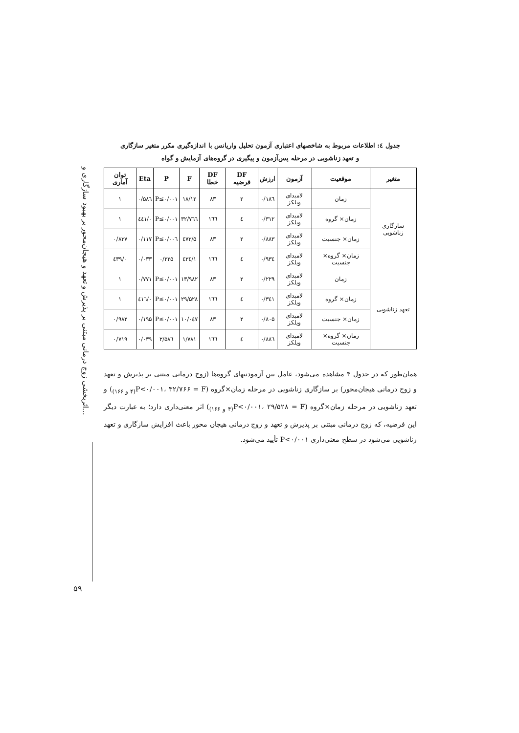اثربخشی زوج درمانی مبتنی بر پذیرش و تعهد و هیجان‌محور بر بهبود سازگاری و...
۵۹
جدول ٤: اطلاعات مربوط به شاخصهای اعتباری آزمون تحلیل واریانس با اندازه‌گیری مکرر متغیر سازگاری
و تعهد زناشویی در مرحله پس‌آزمون و پیگیری در گروه‌های آزمایش و گواه
| متغیر | موقعیت | آزمون | ارزش | DF فرضیه | DF خطا | F | P | Eta | توان آماری |
| --- | --- | --- | --- | --- | --- | --- | --- | --- | --- |
| سازگاری زناشویی | زمان | لامبدای ویلکز | ۰/۱۸٦ | ۲ | ۸۳ | ۱۸/۱۲ | P≤۰/۰۰۱ | ۰/۵۸٦ | ۱ |
| | زمان× گروه | لامبدای ویلکز | ۰/۳۱۲ | ٤ | ۱٦٦ | ۳۲/۷٦٦ | P≤۰/۰۰۱ | ۰/٤٤۱ | ۱ |
| | زمان× جنسیت | لامبدای ویلکز | ۰/۸۸۳ | ۲ | ۸۳ | ۵/٤۷۳ | P≤۰/۰۰٦ | ۰/۱۱۷ | ۰/۸۳۷ |
| | زمان× گروه× جنسیت | لامبدای ویلکز | ۰/۹۳٤ | ٤ | ۱٦٦ | ۱/٤۳٤ | ۰/۲۲۵ | ۰/۰۳۳ | ۰/٤۳۹ |
| تعهد زناشویی | زمان | لامبدای ویلکز | ۰/۲۲۹ | ۲ | ۸۳ | ۱۳/۹۸۲ | P≤۰/۰۰۱ | ۰/۷۷۱ | ۱ |
| | زمان× گروه | لامبدای ویلکز | ۰/۳٤۱ | ٤ | ۱٦٦ | ۲۹/۵۲۸ | P≤۰/۰۰۱ | ۰/٤۱٦ | ۱ |
| | زمان× جنسیت | لامبدای ویلکز | ۰/۸۰۵ | ۲ | ۸۳ | ۱۰/۰٤۷ | P≤۰/۰۰۱ | ۰/۱۹۵ | ۰/۹۸۲ |
| | زمان× گروه× جنسیت | لامبدای ویلکز | ۰/۸۸٦ | ٤ | ۱٦٦ | ۱/۷۸۱ | ۲/۵۸٦ | ۰/۰۳۹ | ۰/۷۱۹ |
همان‌طور که در جدول ۴ مشاهده می‌شود، عامل بین آزمودنیهای گروه‌ها (زوج درمانی مبتنی بر پذیرش و تعهد و زوج درمانی هیجان‌محور) بر سازگاری زناشویی در مرحله زمان×گروه (P<۰/۰۰۱، ۳۲/۷۶۶ = F<sub>(۴ و ۱۶۶)</sub>) و تعهد زناشویی در مرحله زمان×گروه (P<۰/۰۰۱، ۲۹/۵۲۸ = F<sub>(۴ و ۱۶۶)</sub>) اثر معنی‌داری دارد؛ به عبارت دیگر این فرضیه، که زوج درمانی مبتنی بر پذیرش و تعهد و زوج درمانی هیجان محور باعث افزایش سازگاری و تعهد زناشویی می‌شود در سطح معنی‌داری P<۰/۰۰۱ تأیید می‌شود.